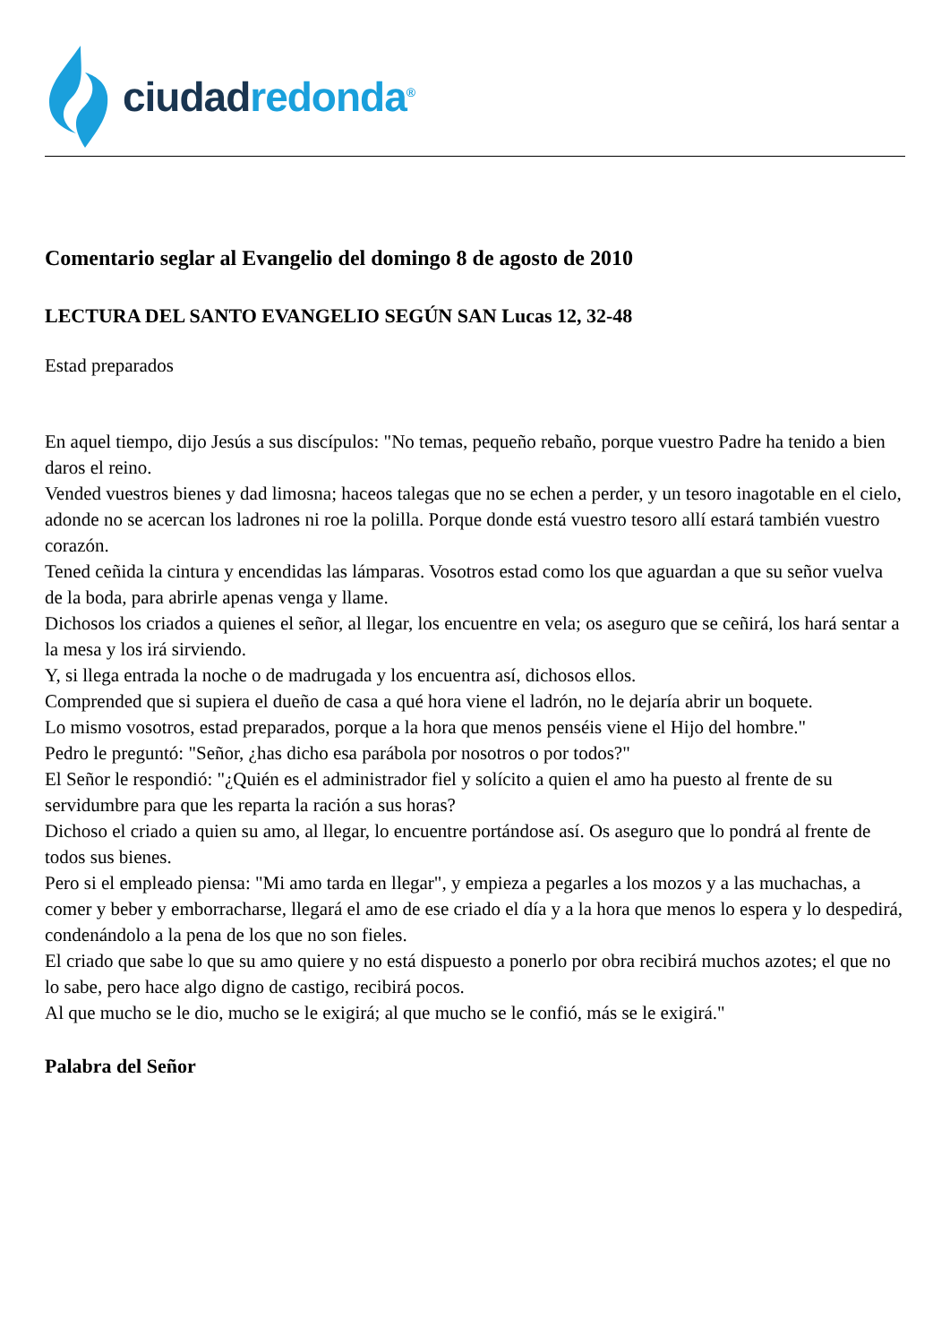ciudad redonda<sup>®</sup>
Comentario seglar al Evangelio del domingo 8 de agosto de 2010
LECTURA DEL SANTO EVANGELIO SEGÚN SAN Lucas 12, 32-48
Estad preparados
En aquel tiempo, dijo Jesús a sus discípulos: "No temas, pequeño rebaño, porque vuestro Padre ha tenido a bien daros el reino.
Vended vuestros bienes y dad limosna; haceos talegas que no se echen a perder, y un tesoro inagotable en el cielo, adonde no se acercan los ladrones ni roe la polilla. Porque donde está vuestro tesoro allí estará también vuestro corazón.
Tened ceñida la cintura y encendidas las lámparas. Vosotros estad como los que aguardan a que su señor vuelva de la boda, para abrirle apenas venga y llame.
Dichosos los criados a quienes el señor, al llegar, los encuentre en vela; os aseguro que se ceñirá, los hará sentar a la mesa y los irá sirviendo.
Y, si llega entrada la noche o de madrugada y los encuentra así, dichosos ellos.
Comprended que si supiera el dueño de casa a qué hora viene el ladrón, no le dejaría abrir un boquete.
Lo mismo vosotros, estad preparados, porque a la hora que menos penséis viene el Hijo del hombre."
Pedro le preguntó: "Señor, ¿has dicho esa parábola por nosotros o por todos?"
El Señor le respondió: "¿Quién es el administrador fiel y solícito a quien el amo ha puesto al frente de su servidumbre para que les reparta la ración a sus horas?
Dichoso el criado a quien su amo, al llegar, lo encuentre portándose así. Os aseguro que lo pondrá al frente de todos sus bienes.
Pero si el empleado piensa: "Mi amo tarda en llegar", y empieza a pegarles a los mozos y a las muchachas, a comer y beber y emborracharse, llegará el amo de ese criado el día y a la hora que menos lo espera y lo despedirá, condenándolo a la pena de los que no son fieles.
El criado que sabe lo que su amo quiere y no está dispuesto a ponerlo por obra recibirá muchos azotes; el que no lo sabe, pero hace algo digno de castigo, recibirá pocos.
Al que mucho se le dio, mucho se le exigirá; al que mucho se le confió, más se le exigirá."
Palabra del Señor